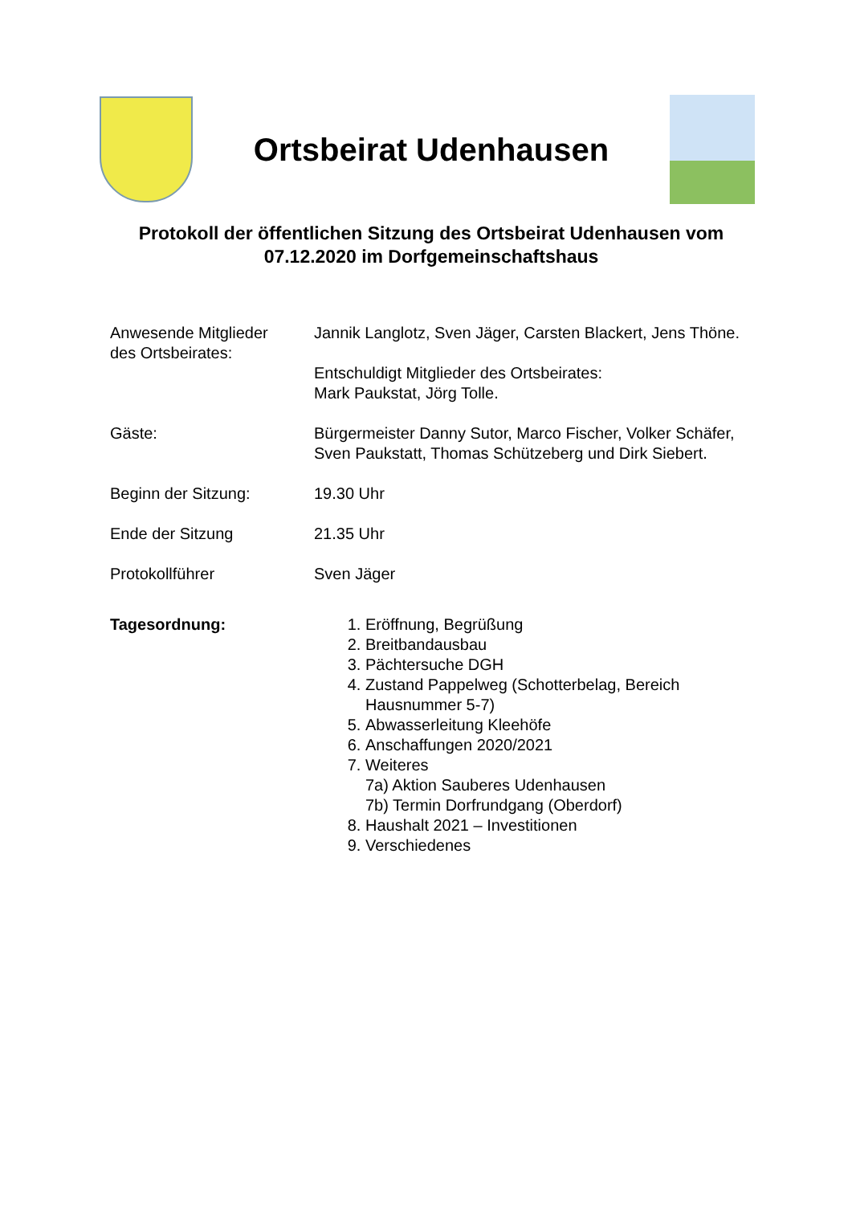Ortsbeirat Udenhausen
Protokoll der öffentlichen Sitzung des Ortsbeirat Udenhausen vom 07.12.2020 im Dorfgemeinschaftshaus
Anwesende Mitglieder
des Ortsbeirates:
Jannik Langlotz, Sven Jäger, Carsten Blackert, Jens Thöne.
Entschuldigt Mitglieder des Ortsbeirates:
Mark Paukstat, Jörg Tolle.
Gäste: Bürgermeister Danny Sutor, Marco Fischer, Volker Schäfer, Sven Paukstatt, Thomas Schützeberg und Dirk Siebert.
Beginn der Sitzung: 19.30 Uhr
Ende der Sitzung 21.35 Uhr
Protokollführer Sven Jäger
Tagesordnung: 1. Eröffnung, Begrüßung
2. Breitbandausbau
3. Pächtersuche DGH
4. Zustand Pappelweg (Schotterbelag, Bereich Hausnummer 5-7)
5. Abwasserleitung Kleehöfe
6. Anschaffungen 2020/2021
7. Weiteres
7a) Aktion Sauberes Udenhausen
7b) Termin Dorfrundgang (Oberdorf)
8. Haushalt 2021 – Investitionen
9. Verschiedenes